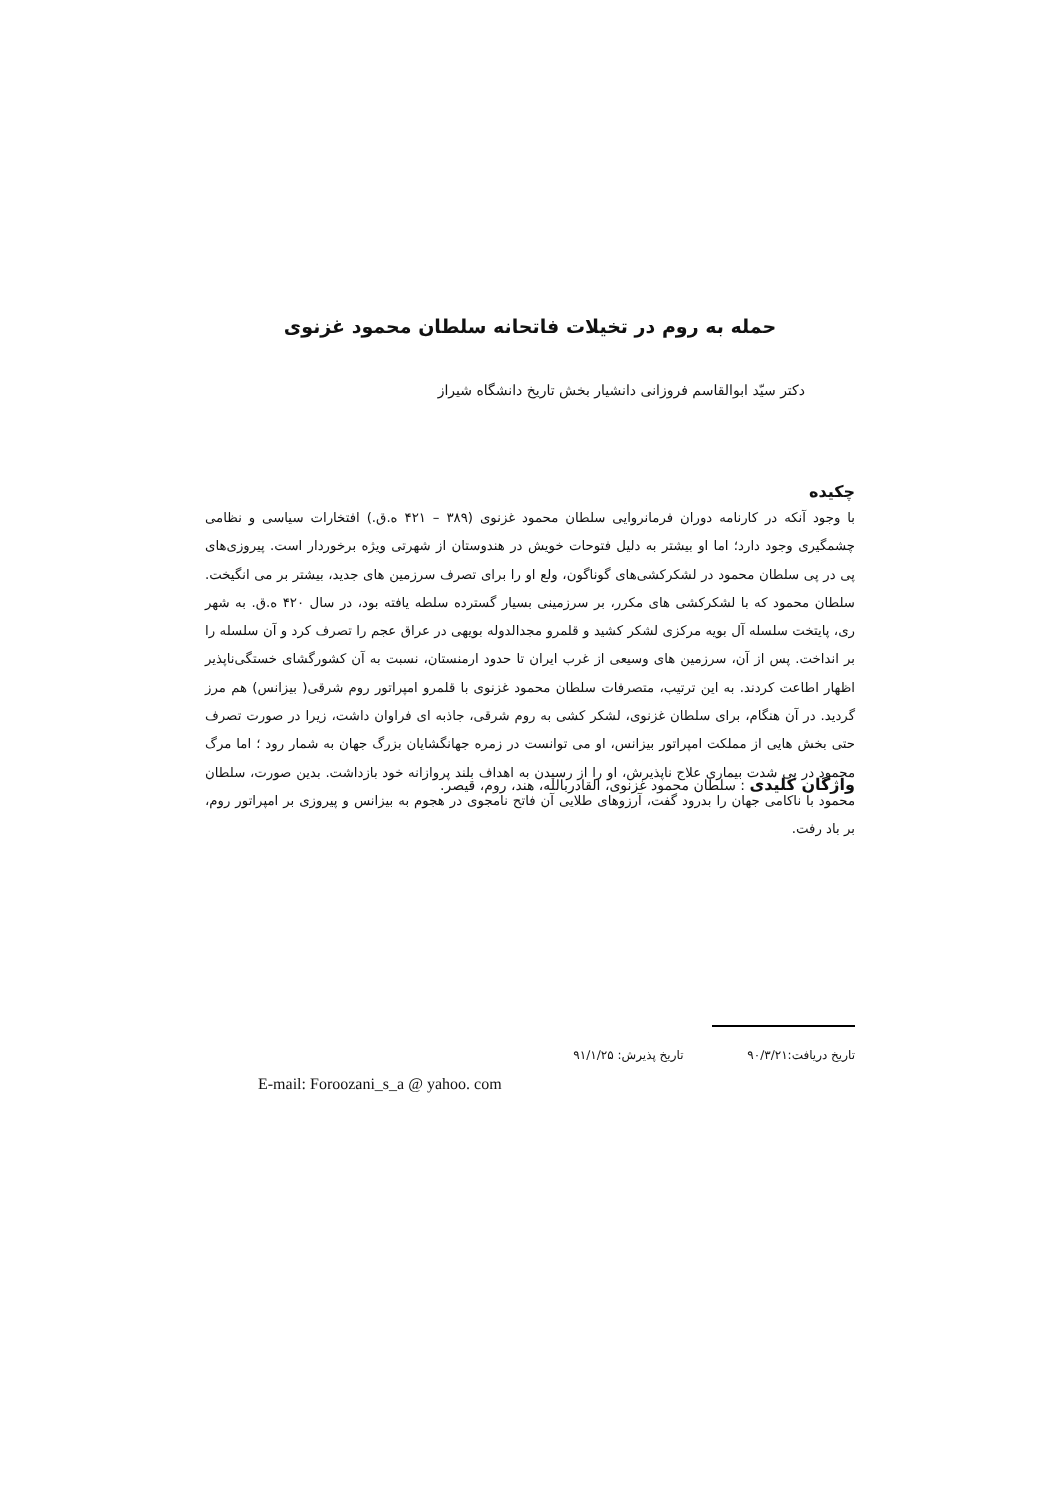حمله به روم در تخیلات فاتحانه سلطان محمود غزنوی
دکتر سیّد ابوالقاسم فروزانی دانشیار بخش تاریخ دانشگاه شیراز
چکیده
با وجود آنکه در کارنامه دوران فرمانروایی سلطان محمود غزنوی (۳۸۹ – ۴۲۱ ه.ق.) افتخارات سیاسی و نظامی چشمگیری وجود دارد؛ اما او بیشتر به دلیل فتوحات خویش در هندوستان از شهرتی ویژه برخوردار است. پیروزی‌های پی در پی سلطان محمود در لشکرکشی‌های گوناگون، ولع او را برای تصرف سرزمین های جدید، بیشتر بر می انگیخت. سلطان محمود که با لشکرکشی های مکرر، بر سرزمینی بسیار گسترده سلطه یافته بود، در سال ۴۲۰ ه.ق. به شهر ری، پایتخت سلسله آل بویه مرکزی لشکر کشید و قلمرو مجدالدوله بویهی در عراق عجم را تصرف کرد و آن سلسله را بر انداخت. پس از آن، سرزمین های وسیعی از غرب ایران تا حدود ارمنستان، نسبت به آن کشورگشای خستگی‌ناپذیر اظهار اطاعت کردند. به این ترتیب، متصرفات سلطان محمود غزنوی با قلمرو امپراتور روم شرقی( بیزانس) هم مرز گردید. در آن هنگام، برای سلطان غزنوی، لشکر کشی به روم شرقی، جاذبه ای فراوان داشت، زیرا در صورت تصرف حتی بخش هایی از مملکت امپراتور بیزانس، او می توانست در زمره جهانگشایان بزرگ جهان به شمار رود ؛ اما مرگ محمود در پی شدت بیماری علاج ناپذیرش، او را از رسیدن به اهداف بلند پروازانه خود بازداشت. بدین صورت، سلطان محمود با ناکامی جهان را بدرود گفت، آرزوهای طلایی آن فاتح نامجوی در هجوم به بیزانس و پیروزی بر امپراتور روم، بر باد رفت.
واژگان کلیدی : سلطان محمود غزنوی، القادربالله، هند، روم، قیصر.
تاریخ دریافت:۹۰/۳/۲۱ تاریخ پذیرش: ۹۱/۱/۲۵
E-mail: Foroozani_s_a @ yahoo. com